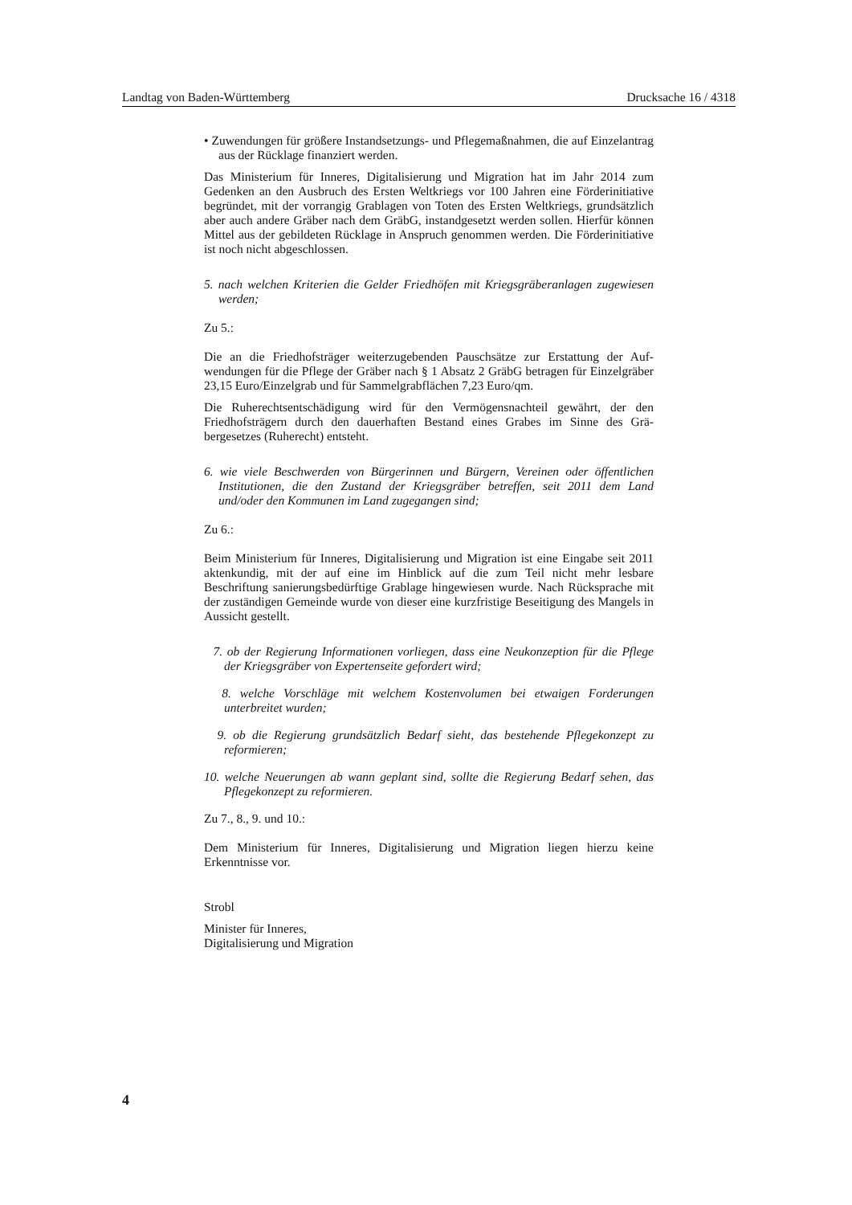Landtag von Baden-Württemberg Drucksache 16 / 4318
• Zuwendungen für größere Instandsetzungs- und Pflegemaßnahmen, die auf Einzelantrag aus der Rücklage finanziert werden.
Das Ministerium für Inneres, Digitalisierung und Migration hat im Jahr 2014 zum Gedenken an den Ausbruch des Ersten Weltkriegs vor 100 Jahren eine Förder­initiative begründet, mit der vorrangig Grablagen von Toten des Ersten Welt­kriegs, grundsätzlich aber auch andere Gräber nach dem GräbG, instandgesetzt werden sollen. Hierfür können Mittel aus der gebildeten Rücklage in Anspruch genommen werden. Die Förderinitiative ist noch nicht abgeschlossen.
5. nach welchen Kriterien die Gelder Friedhöfen mit Kriegsgräberanlagen zuge­wiesen werden;
Zu 5.:
Die an die Friedhofsträger weiterzugebenden Pauschsätze zur Erstattung der Auf­wendungen für die Pflege der Gräber nach § 1 Absatz 2 GräbG betragen für Ein­zelgräber 23,15 Euro/Einzelgrab und für Sammelgrabflächen 7,23 Euro/qm.
Die Ruherechtsentschädigung wird für den Vermögensnachteil gewährt, der den Friedhofsträgern durch den dauerhaften Bestand eines Grabes im Sinne des Grä­bergesetzes (Ruherecht) entsteht.
6. wie viele Beschwerden von Bürgerinnen und Bürgern, Vereinen oder öffentli­chen Institutionen, die den Zustand der Kriegsgräber betreffen, seit 2011 dem Land und/oder den Kommunen im Land zugegangen sind;
Zu 6.:
Beim Ministerium für Inneres, Digitalisierung und Migration ist eine Eingabe seit 2011 aktenkundig, mit der auf eine im Hinblick auf die zum Teil nicht mehr les­bare Beschriftung sanierungsbedürftige Grablage hingewiesen wurde. Nach Rück­sprache mit der zuständigen Gemeinde wurde von dieser eine kurzfristige Beseiti­gung des Mangels in Aussicht gestellt.
7. ob der Regierung Informationen vorliegen, dass eine Neukonzeption für die Pflege der Kriegsgräber von Expertenseite gefordert wird;
8. welche Vorschläge mit welchem Kostenvolumen bei etwaigen Forderungen unterbreitet wurden;
9. ob die Regierung grundsätzlich Bedarf sieht, das bestehende Pflegekonzept zu reformieren;
10. welche Neuerungen ab wann geplant sind, sollte die Regierung Bedarf sehen, das Pflegekonzept zu reformieren.
Zu 7., 8., 9. und 10.:
Dem Ministerium für Inneres, Digitalisierung und Migration liegen hierzu keine Erkenntnisse vor.
Strobl
Minister für Inneres,
Digitalisierung und Migration
4